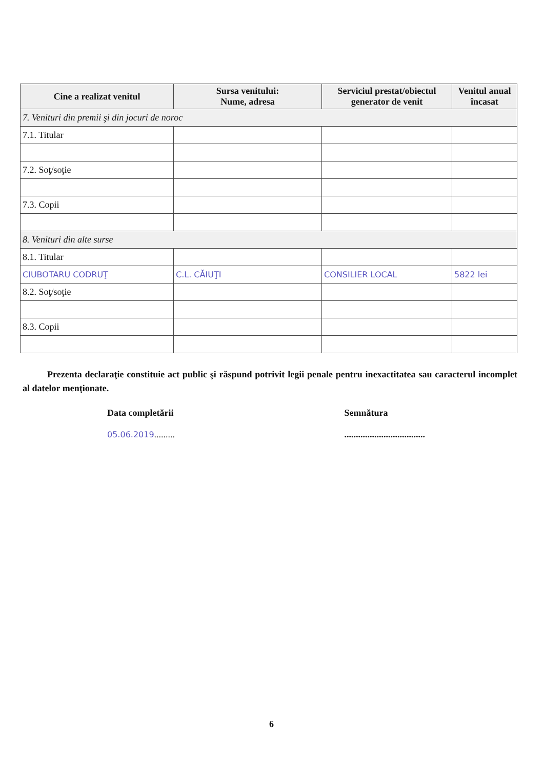| Cine a realizat venitul | Sursa venitului: Nume, adresa | Serviciul prestat/obiectul generator de venit | Venitul anual încasat |
| --- | --- | --- | --- |
| 7. Venituri din premii şi din jocuri de noroc | | | |
| 7.1. Titular | | | |
| 7.2. Soţ/soţie | | | |
| 7.3. Copii | | | |
| 8. Venituri din alte surse | | | |
| 8.1. Titular | | | |
| CIUBOTARU CODRUŢ | C.L. CĂIUŢI | CONSILIER LOCAL | 5822 lei |
| 8.2. Soţ/soţie | | | |
| 8.3. Copii | | | |
Prezenta declaraţie constituie act public şi răspund potrivit legii penale pentru inexactitatea sau caracterul incomplet al datelor menţionate.
Data completării
05.06.2019.........
Semnătura
...................................
6